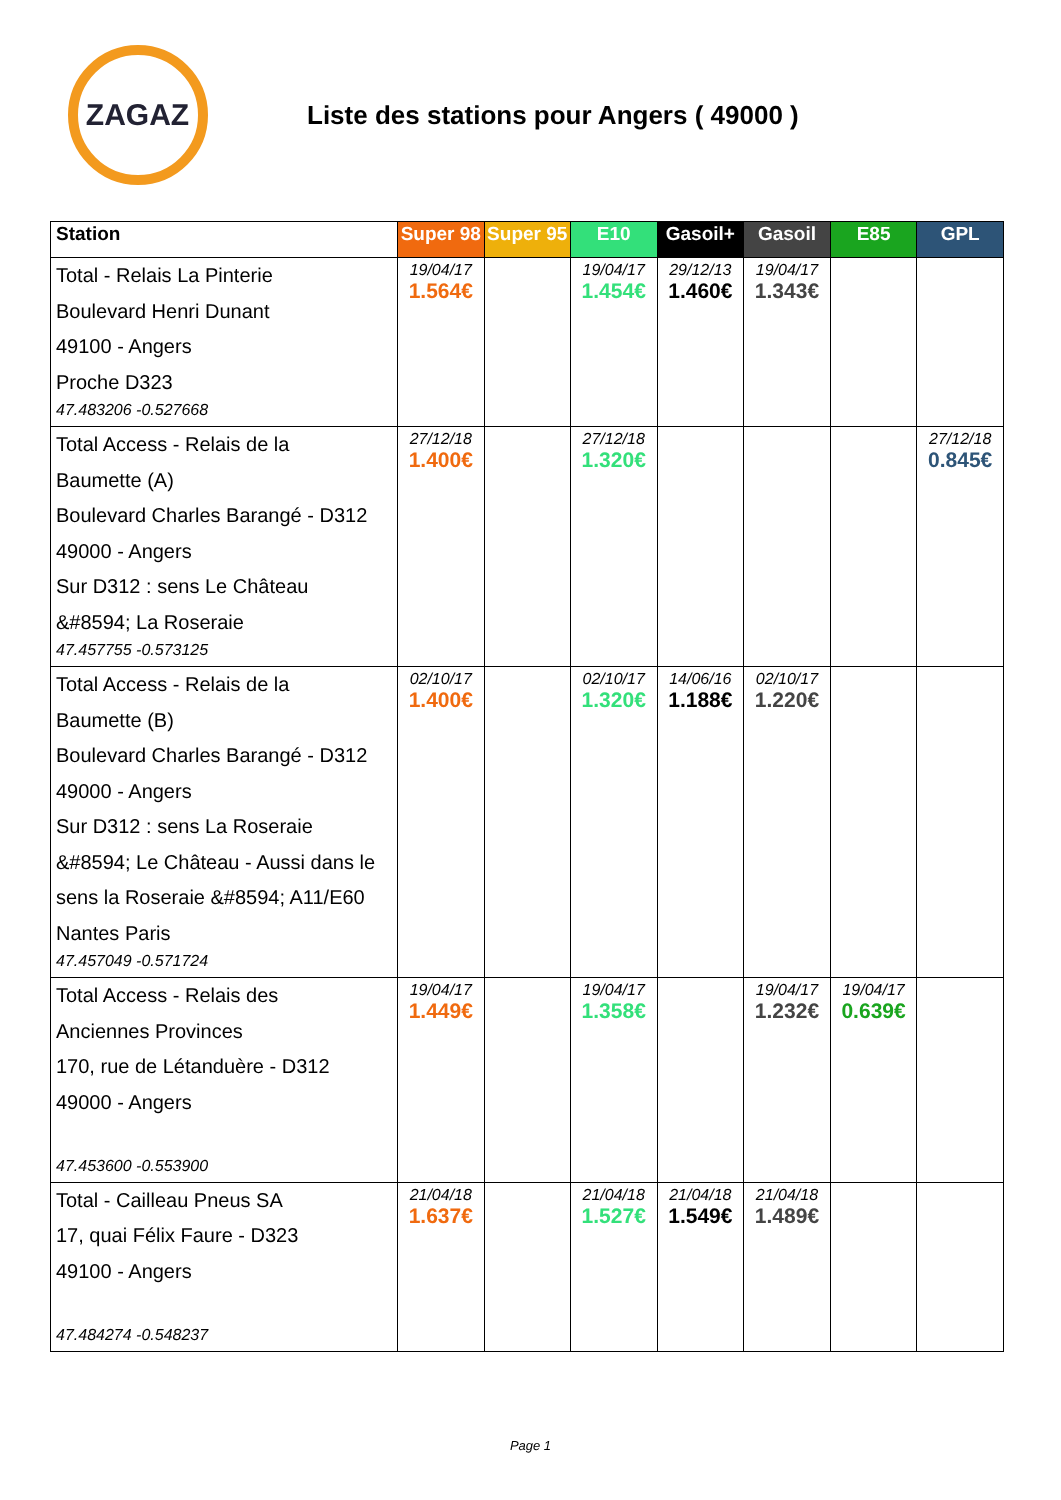ZAGAZ
Liste des stations pour Angers ( 49000 )
| Station | Super 98 | Super 95 | E10 | Gasoil+ | Gasoil | E85 | GPL |
| --- | --- | --- | --- | --- | --- | --- | --- |
| Total - Relais La Pinterie Boulevard Henri Dunant 49100 - Angers Proche D323 47.483206 -0.527668 | 19/04/17 1.564€ | | 19/04/17 1.454€ | 29/12/13 1.460€ | 19/04/17 1.343€ | | |
| Total Access - Relais de la Baumette (A) Boulevard Charles Barangé - D312 49000 - Angers Sur D312 : sens Le Château &#8594; La Roseraie 47.457755 -0.573125 | 27/12/18 1.400€ | | 27/12/18 1.320€ | | | | 27/12/18 0.845€ |
| Total Access - Relais de la Baumette (B) Boulevard Charles Barangé - D312 49000 - Angers Sur D312 : sens La Roseraie &#8594; Le Château - Aussi dans le sens la Roseraie &#8594; A11/E60 Nantes Paris 47.457049 -0.571724 | 02/10/17 1.400€ | | 02/10/17 1.320€ | 14/06/16 1.188€ | 02/10/17 1.220€ | | |
| Total Access - Relais des Anciennes Provinces 170, rue de Létanduère - D312 49000 - Angers 47.453600 -0.553900 | 19/04/17 1.449€ | | 19/04/17 1.358€ | | 19/04/17 1.232€ | 19/04/17 0.639€ | |
| Total - Cailleau Pneus SA 17, quai Félix Faure - D323 49100 - Angers 47.484274 -0.548237 | 21/04/18 1.637€ | | 21/04/18 1.527€ | 21/04/18 1.549€ | 21/04/18 1.489€ | | |
Page 1